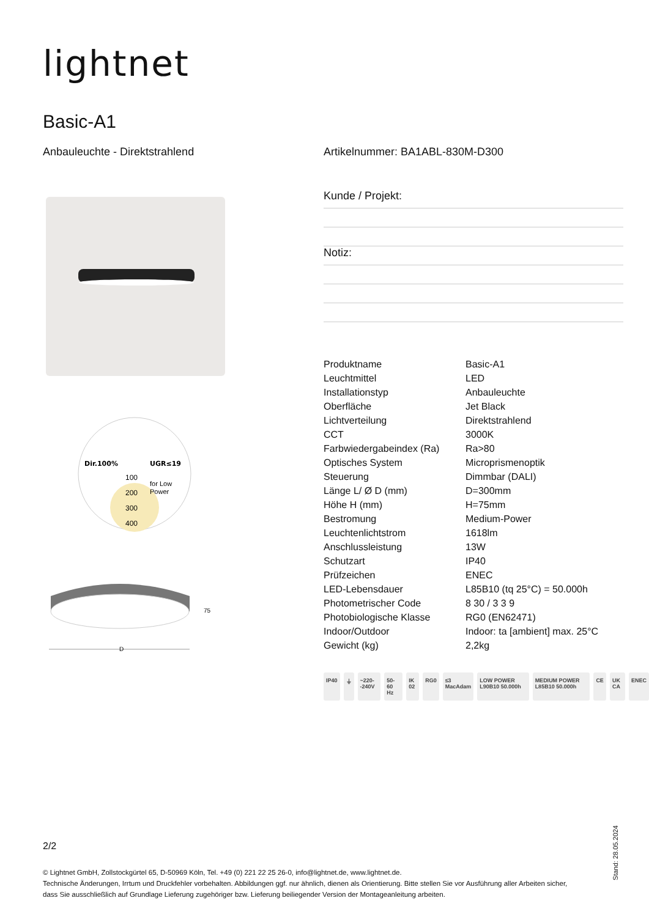lightnet
Basic-A1
Anbauleuchte - Direktstrahlend
Artikelnummer: BA1ABL-830M-D300
Kunde / Projekt:
Notiz:
Dir.100%
UGR≤19
100
200
300
400
for Low
Power
75
D
| Produktname | Basic-A1 |
| Leuchtmittel | LED |
| Installationstyp | Anbauleuchte |
| Oberfläche | Jet Black |
| Lichtverteilung | Direktstrahlend |
| CCT | 3000K |
| Farbwiedergabeindex (Ra) | Ra>80 |
| Optisches System | Microprismenoptik |
| Steuerung | Dimmbar (DALI) |
| Länge L/ Ø D (mm) | D=300mm |
| Höhe H (mm) | H=75mm |
| Bestromung | Medium-Power |
| Leuchtenlichtstrom | 1618lm |
| Anschlussleistung | 13W |
| Schutzart | IP40 |
| Prüfzeichen | ENEC |
| LED-Lebensdauer | L85B10 (tq 25°C) = 50.000h |
| Photometrischer Code | 8 30 / 3 3 9 |
| Photobiologische Klasse | RG0 (EN62471) |
| Indoor/Outdoor | Indoor: ta [ambient] max. 25°C |
| Gewicht (kg) | 2,2kg |
IP40 ⏚ ~220- -240V 50-60 Hz IK 02 RG0 ≤3 MacAdam LOW POWER L90B10 50.000h MEDIUM POWER L85B10 50.000h CE UK CA ENEC
2/2
© Lightnet GmbH, Zollstockgürtel 65, D-50969 Köln, Tel. +49 (0) 221 22 25 26-0, info@lightnet.de, www.lightnet.de.
Technische Änderungen, Irrtum und Druckfehler vorbehalten. Abbildungen ggf. nur ähnlich, dienen als Orientierung. Bitte stellen Sie vor Ausführung aller Arbeiten sicher, dass Sie ausschließlich auf Grundlage Lieferung zugehöriger bzw. Lieferung beiliegender Version der Montageanleitung arbeiten.
Stand: 28.05.2024